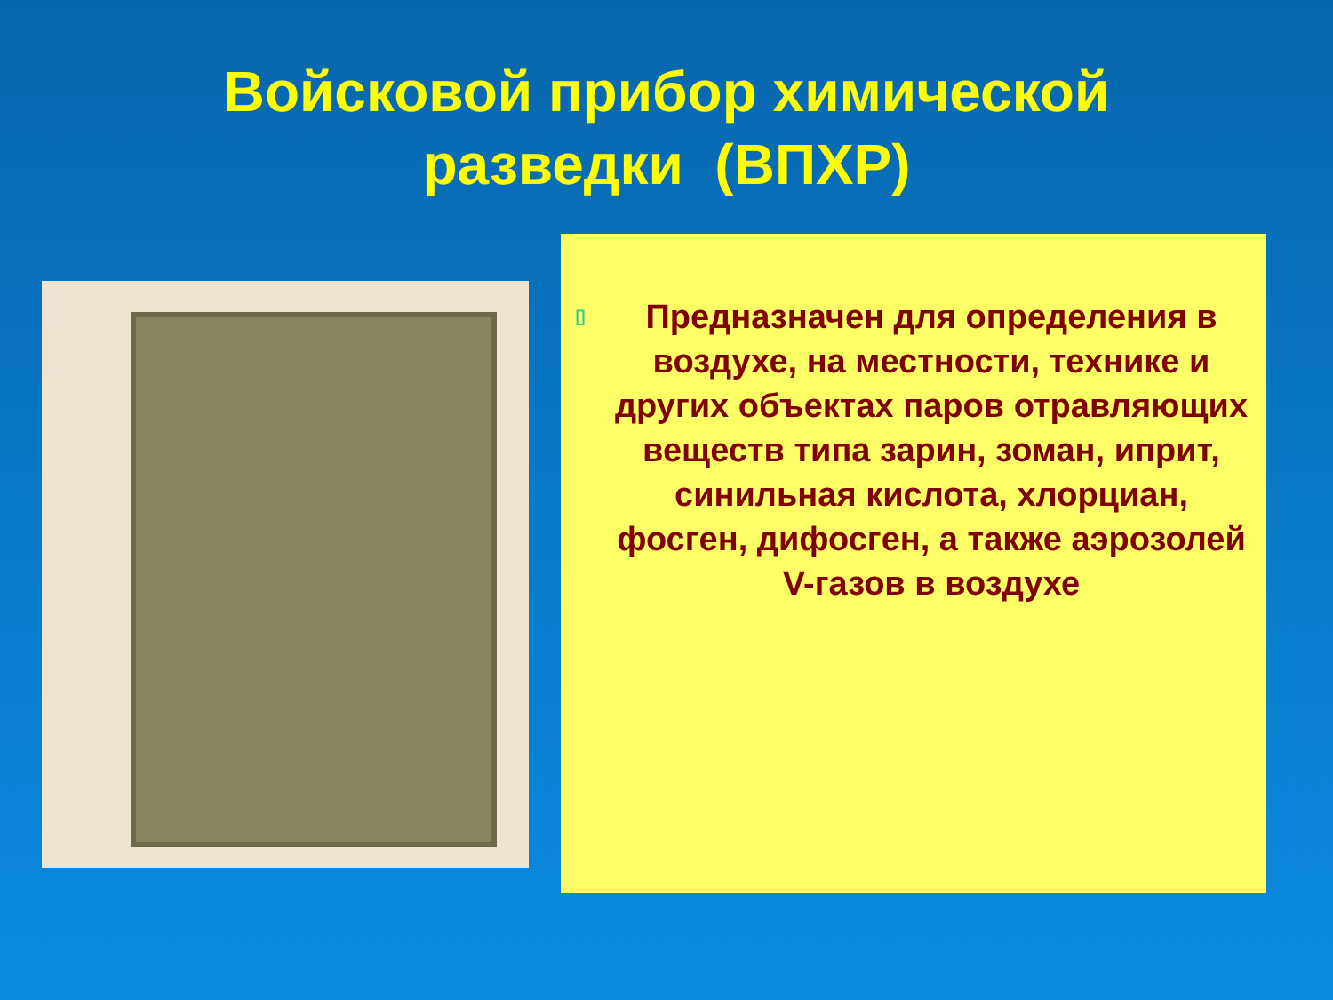Войсковой прибор химической
разведки (ВПХР)
▯ Предназначен для определения в воздухе, на местности, технике и других объектах паров отравляющих веществ типа зарин, зоман, иприт, синильная кислота, хлорциан, фосген, дифосген, а также аэрозолей V-газов в воздухе